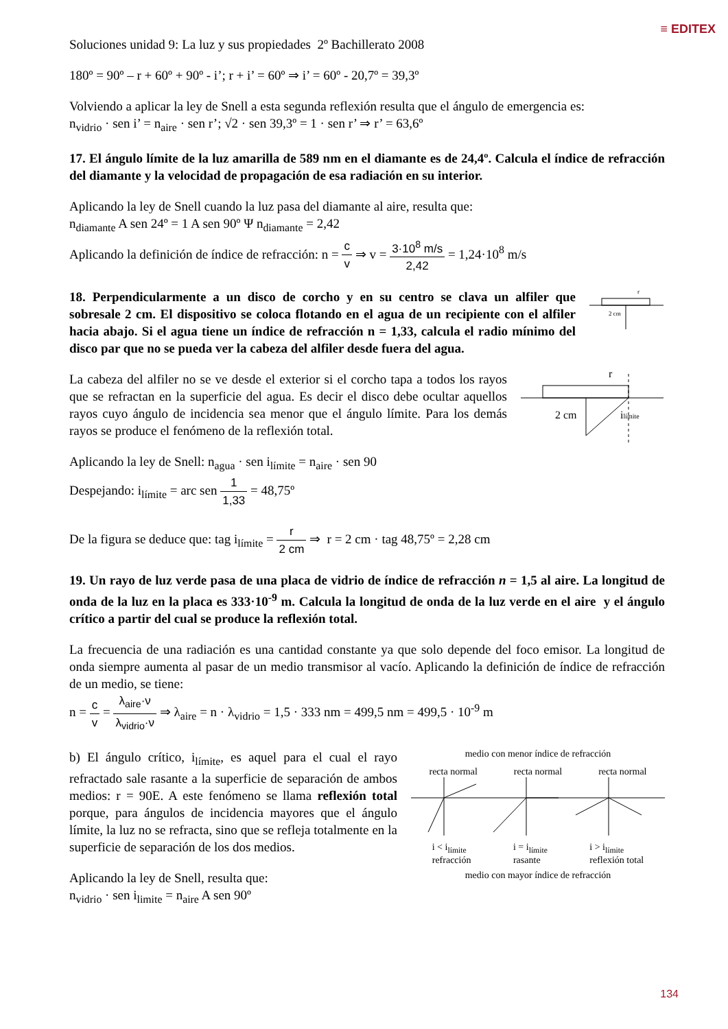≡ EDITEX
Soluciones unidad 9: La luz y sus propiedades 2º Bachillerato 2008
180º = 90º – r + 60º + 90º - i’; r + i’ = 60º ⇒ i’ = 60º - 20,7º = 39,3º
Volviendo a aplicar la ley de Snell a esta segunda reflexión resulta que el ángulo de emergencia es:
n<sub>vidrio</sub> · sen i’ = n<sub>aire</sub> · sen r’; √2 · sen 39,3º = 1 · sen r’ ⇒ r’ = 63,6º
17. El ángulo límite de la luz amarilla de 589 nm en el diamante es de 24,4º. Calcula el índice de refracción del diamante y la velocidad de propagación de esa radiación en su interior.
Aplicando la ley de Snell cuando la luz pasa del diamante al aire, resulta que:
n<sub>diamante</sub> A sen 24º = 1 A sen 90º Ψ n<sub>diamante</sub> = 2,42
Aplicando la definición de índice de refracción: n = c v ⇒ v = 3·10<sup>8</sup> m/s 2,42 = 1,24·10<sup>8</sup> m/s
18. Perpendicularmente a un disco de corcho y en su centro se clava un alfiler que sobresale 2 cm. El dispositivo se coloca flotando en el agua de un recipiente con el alfiler hacia abajo. Si el agua tiene un índice de refracción n = 1,33, calcula el radio mínimo del disco par que no se pueda ver la cabeza del alfiler desde fuera del agua.
2 cm
r
La cabeza del alfiler no se ve desde el exterior si el corcho tapa a todos los rayos que se refractan en la superficie del agua. Es decir el disco debe ocultar aquellos rayos cuyo ángulo de incidencia sea menor que el ángulo límite. Para los demás rayos se produce el fenómeno de la reflexión total.
Aplicando la ley de Snell: n<sub>agua</sub> · sen i<sub>límite</sub> = n<sub>aire</sub> · sen 90
Despejando: i<sub>límite</sub> = arc sen 1 1,33 = 48,75º
2 cm
r
ilímite
De la figura se deduce que: tag i<sub>límite</sub> = r 2 cm ⇒ r = 2 cm · tag 48,75º = 2,28 cm
19. Un rayo de luz verde pasa de una placa de vidrio de índice de refracción n = 1,5 al aire. La longitud de onda de la luz en la placa es 333·10<sup>-9</sup> m. Calcula la longitud de onda de la luz verde en el aire y el ángulo crítico a partir del cual se produce la reflexión total.
La frecuencia de una radiación es una cantidad constante ya que solo depende del foco emisor. La longitud de onda siempre aumenta al pasar de un medio transmisor al vacío. Aplicando la definición de índice de refracción de un medio, se tiene:
n = c v = λ<sub>aire</sub>·ν λ<sub>vidrio</sub>·ν ⇒ λ<sub>aire</sub> = n · λ<sub>vidrio</sub> = 1,5 · 333 nm = 499,5 nm = 499,5 · 10<sup>-9</sup> m
b) El ángulo crítico, i<sub>límite</sub>, es aquel para el cual el rayo refractado sale rasante a la superficie de separación de ambos medios: r = 90E. A este fenómeno se llama reflexión total porque, para ángulos de incidencia mayores que el ángulo límite, la luz no se refracta, sino que se refleja totalmente en la superficie de separación de los dos medios.
Aplicando la ley de Snell, resulta que:
n<sub>vidrio</sub> · sen i<sub>limite</sub> = n<sub>aire</sub> A sen 90º
medio con menor índice de refracción
recta normal recta normal recta normal
i < i<sub>límite</sub>
refracción i = i<sub>límite</sub>
rasante i > i<sub>límite</sub>
reflexión total
medio con mayor índice de refracción
134